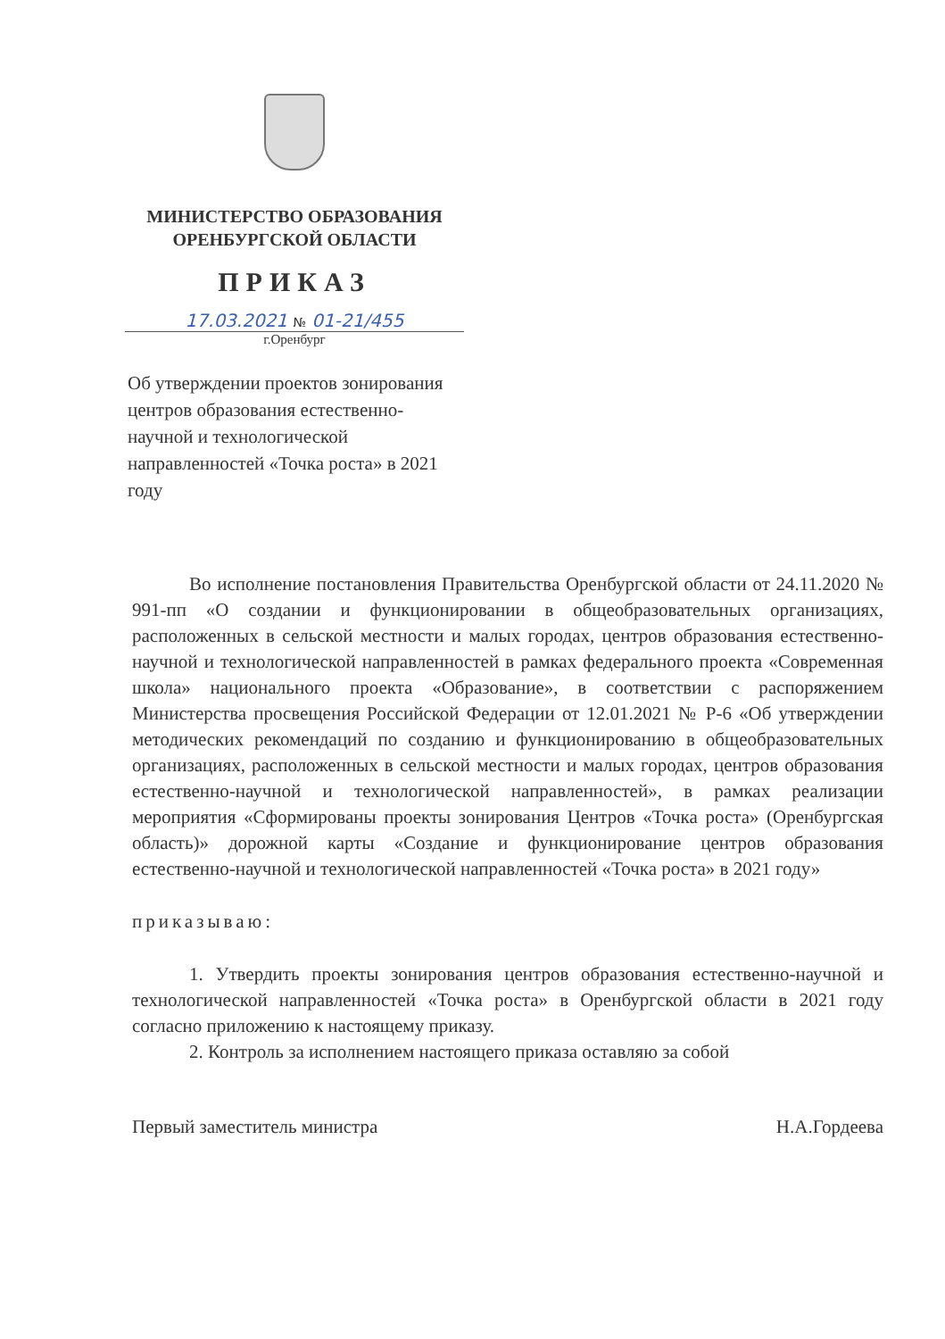МИНИСТЕРСТВО ОБРАЗОВАНИЯ
ОРЕНБУРГСКОЙ ОБЛАСТИ
ПРИКАЗ
17.03.2021 № 01-21/455
г.Оренбург
Об утверждении проектов зонирования центров образования естественно-научной и технологической направленностей «Точка роста» в 2021 году
Во исполнение постановления Правительства Оренбургской области от 24.11.2020 № 991-пп «О создании и функционировании в общеобразовательных организациях, расположенных в сельской местности и малых городах, центров образования естественно-научной и технологической направленностей в рамках федерального проекта «Современная школа» национального проекта «Образование», в соответствии с распоряжением Министерства просвещения Российской Федерации от 12.01.2021 № Р-6 «Об утверждении методических рекомендаций по созданию и функционированию в общеобразовательных организациях, расположенных в сельской местности и малых городах, центров образования естественно-научной и технологической направленностей», в рамках реализации мероприятия «Сформированы проекты зонирования Центров «Точка роста» (Оренбургская область)» дорожной карты «Создание и функционирование центров образования естественно-научной и технологической направленностей «Точка роста» в 2021 году»
приказываю:
1. Утвердить проекты зонирования центров образования естественно-научной и технологической направленностей «Точка роста» в Оренбургской области в 2021 году согласно приложению к настоящему приказу.
2. Контроль за исполнением настоящего приказа оставляю за собой
Первый заместитель министра Н.А.Гордеева